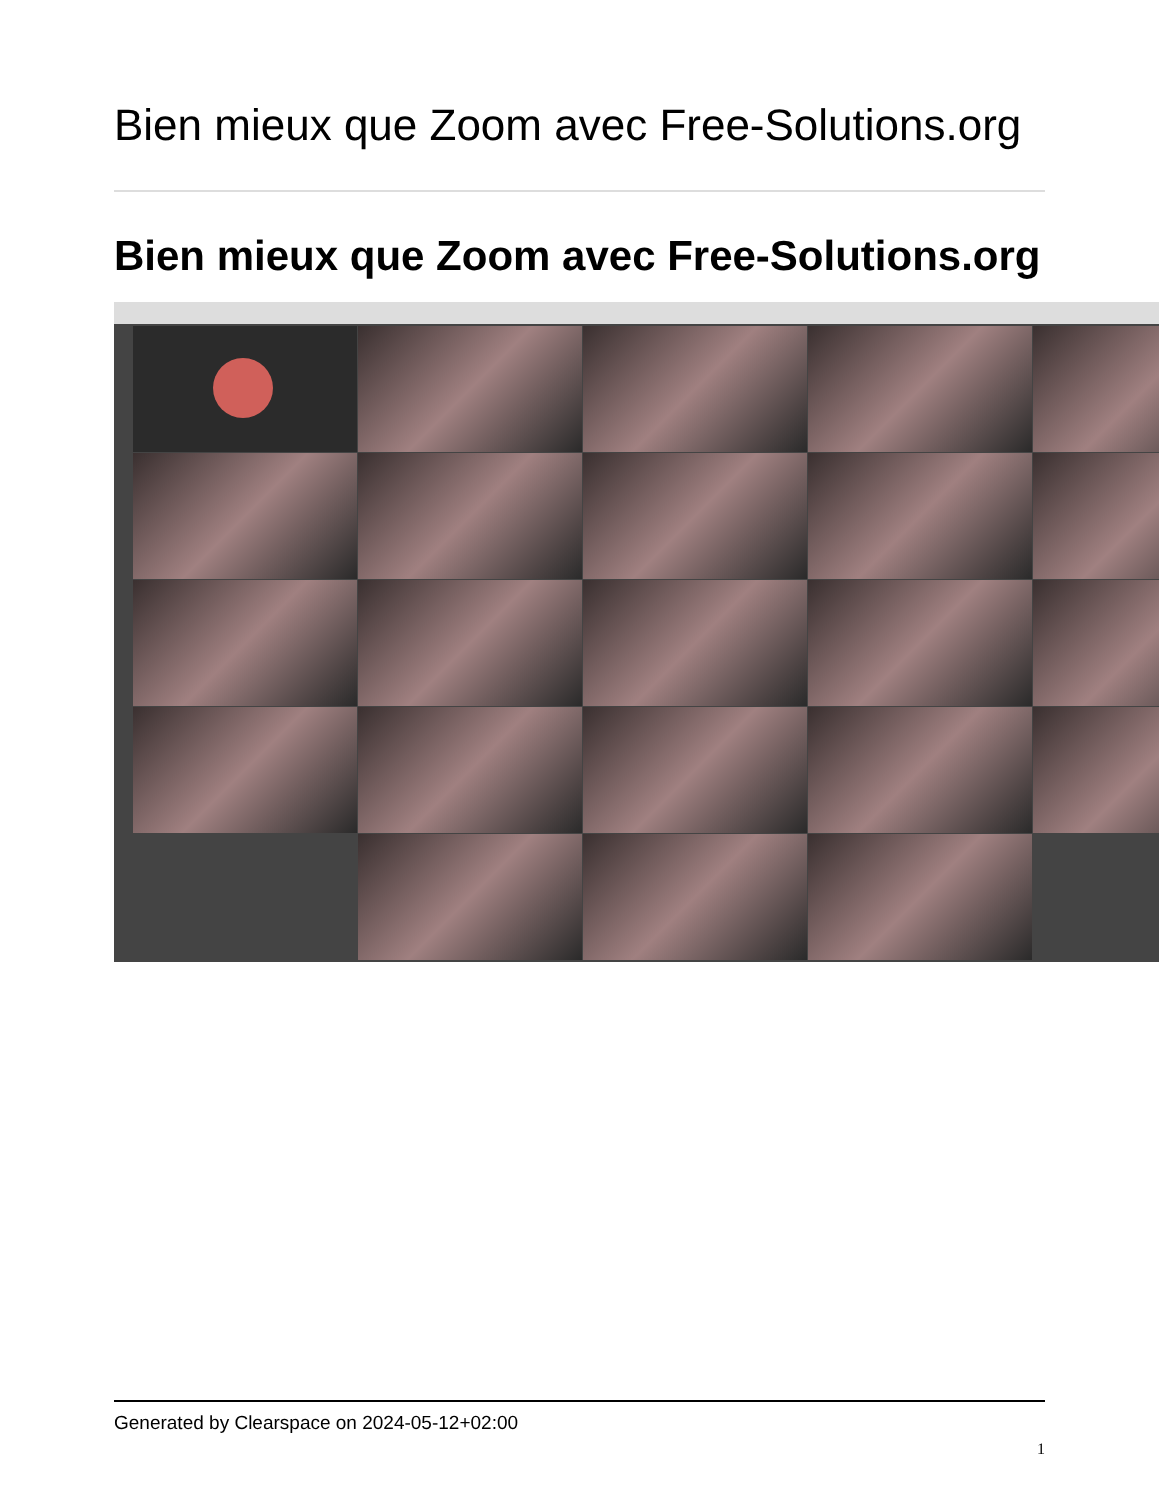Bien mieux que Zoom avec Free-Solutions.org
Bien mieux que Zoom avec Free-Solutions.org
Generated by Clearspace on 2024-05-12+02:00
1